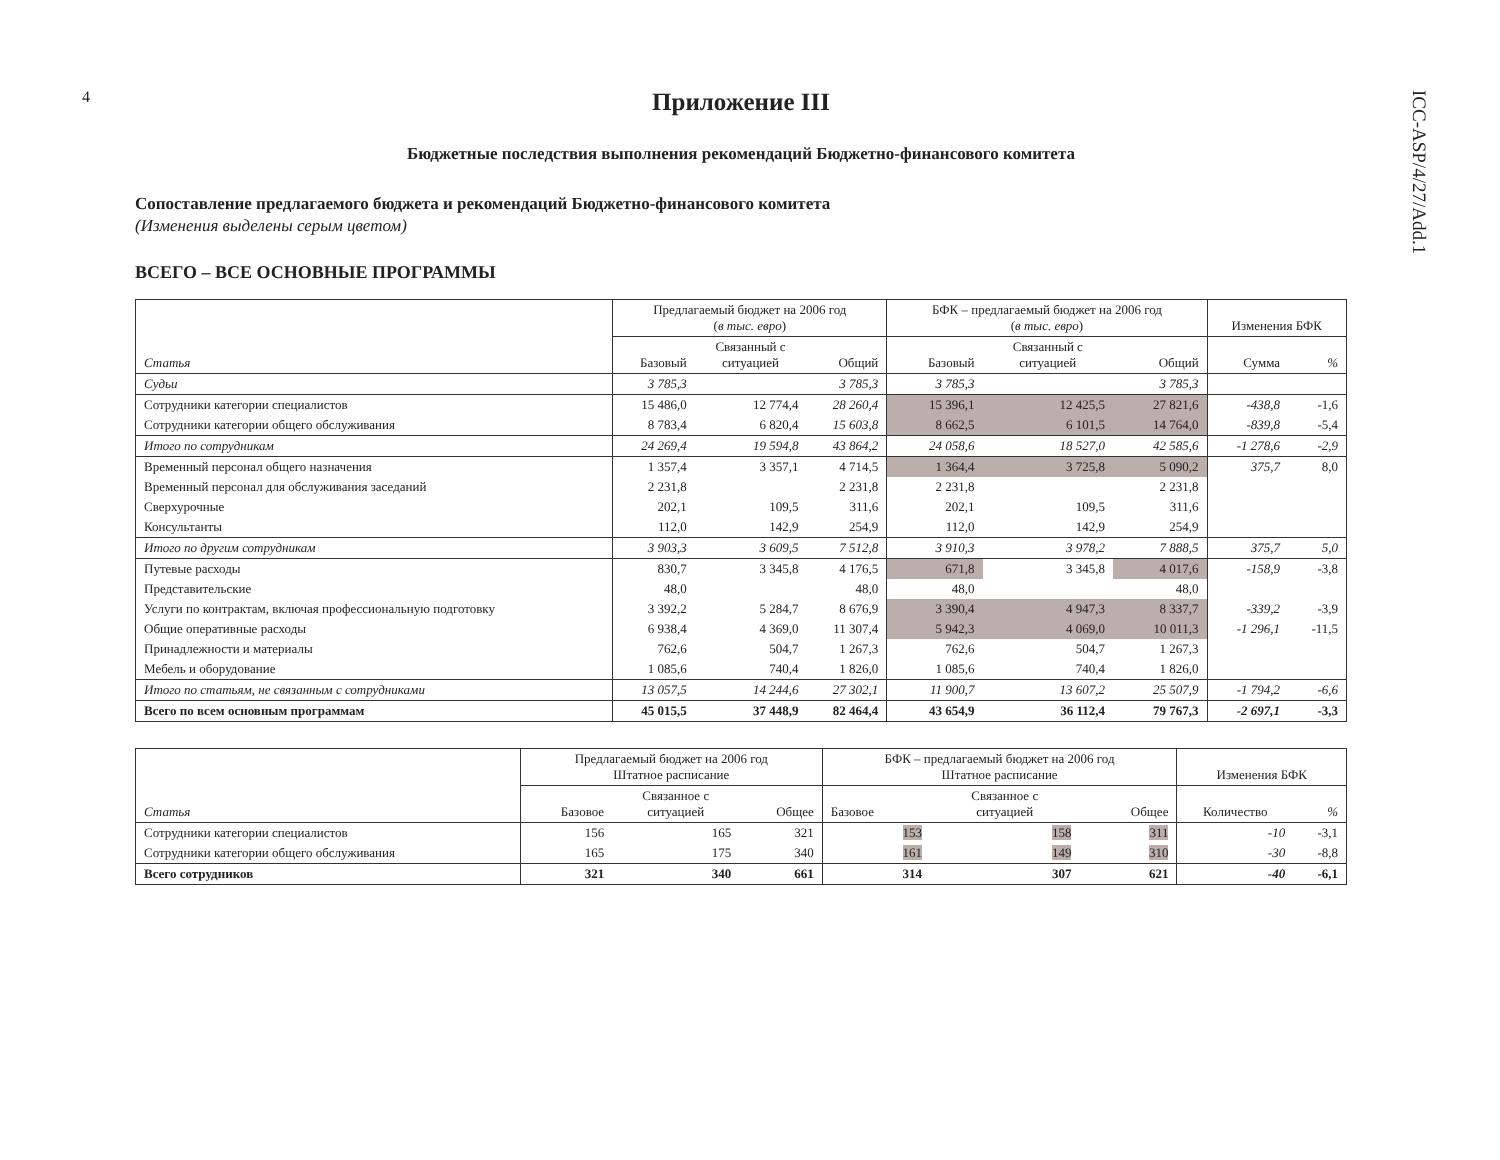4
ICC-ASP/4/27/Add.1
Приложение III
Бюджетные последствия выполнения рекомендаций Бюджетно-финансового комитета
Сопоставление предлагаемого бюджета и рекомендаций Бюджетно-финансового комитета
(Изменения выделены серым цветом)
ВСЕГО – ВСЕ ОСНОВНЫЕ ПРОГРАММЫ
| Статья | Предлагаемый бюджет на 2006 год ( в тыс. евро ) | | | БФК – предлагаемый бюджет на 2006 год ( в тыс. евро ) | | | Изменения БФК | |
| --- | --- | --- | --- | --- | --- | --- | --- | --- |
| | Базовый | Связанный с ситуацией | Общий | Базовый | Связанный с ситуацией | Общий | Сумма | % |
| Судьи | 3 785,3 | | 3 785,3 | 3 785,3 | | 3 785,3 | | |
| Сотрудники категории специалистов | 15 486,0 | 12 774,4 | 28 260,4 | 15 396,1 | 12 425,5 | 27 821,6 | -438,8 | -1,6 |
| Сотрудники категории общего обслуживания | 8 783,4 | 6 820,4 | 15 603,8 | 8 662,5 | 6 101,5 | 14 764,0 | -839,8 | -5,4 |
| Итого по сотрудникам | 24 269,4 | 19 594,8 | 43 864,2 | 24 058,6 | 18 527,0 | 42 585,6 | -1 278,6 | -2,9 |
| Временный персонал общего назначения | 1 357,4 | 3 357,1 | 4 714,5 | 1 364,4 | 3 725,8 | 5 090,2 | 375,7 | 8,0 |
| Временный персонал для обслуживания заседаний | 2 231,8 | | 2 231,8 | 2 231,8 | | 2 231,8 | | |
| Сверхурочные | 202,1 | 109,5 | 311,6 | 202,1 | 109,5 | 311,6 | | |
| Консультанты | 112,0 | 142,9 | 254,9 | 112,0 | 142,9 | 254,9 | | |
| Итого по другим сотрудникам | 3 903,3 | 3 609,5 | 7 512,8 | 3 910,3 | 3 978,2 | 7 888,5 | 375,7 | 5,0 |
| Путевые расходы | 830,7 | 3 345,8 | 4 176,5 | 671,8 | 3 345,8 | 4 017,6 | -158,9 | -3,8 |
| Представительские | 48,0 | | 48,0 | 48,0 | | 48,0 | | |
| Услуги по контрактам, включая профессиональную подготовку | 3 392,2 | 5 284,7 | 8 676,9 | 3 390,4 | 4 947,3 | 8 337,7 | -339,2 | -3,9 |
| Общие оперативные расходы | 6 938,4 | 4 369,0 | 11 307,4 | 5 942,3 | 4 069,0 | 10 011,3 | -1 296,1 | -11,5 |
| Принадлежности и материалы | 762,6 | 504,7 | 1 267,3 | 762,6 | 504,7 | 1 267,3 | | |
| Мебель и оборудование | 1 085,6 | 740,4 | 1 826,0 | 1 085,6 | 740,4 | 1 826,0 | | |
| Итого по статьям, не связанным с сотрудниками | 13 057,5 | 14 244,6 | 27 302,1 | 11 900,7 | 13 607,2 | 25 507,9 | -1 794,2 | -6,6 |
| Всего по всем основным программам | 45 015,5 | 37 448,9 | 82 464,4 | 43 654,9 | 36 112,4 | 79 767,3 | -2 697,1 | -3,3 |
| Статья | Предлагаемый бюджет на 2006 год Штатное расписание | | | БФК – предлагаемый бюджет на 2006 год Штатное расписание | | | Изменения БФК | |
| --- | --- | --- | --- | --- | --- | --- | --- | --- |
| | Базовое | Связанное с ситуацией | Общее | Базовое | Связанное с ситуацией | Общее | Количество | % |
| Сотрудники категории специалистов | 156 | 165 | 321 | 153 | 158 | 311 | -10 | -3,1 |
| Сотрудники категории общего обслуживания | 165 | 175 | 340 | 161 | 149 | 310 | -30 | -8,8 |
| Всего сотрудников | 321 | 340 | 661 | 314 | 307 | 621 | -40 | -6,1 |